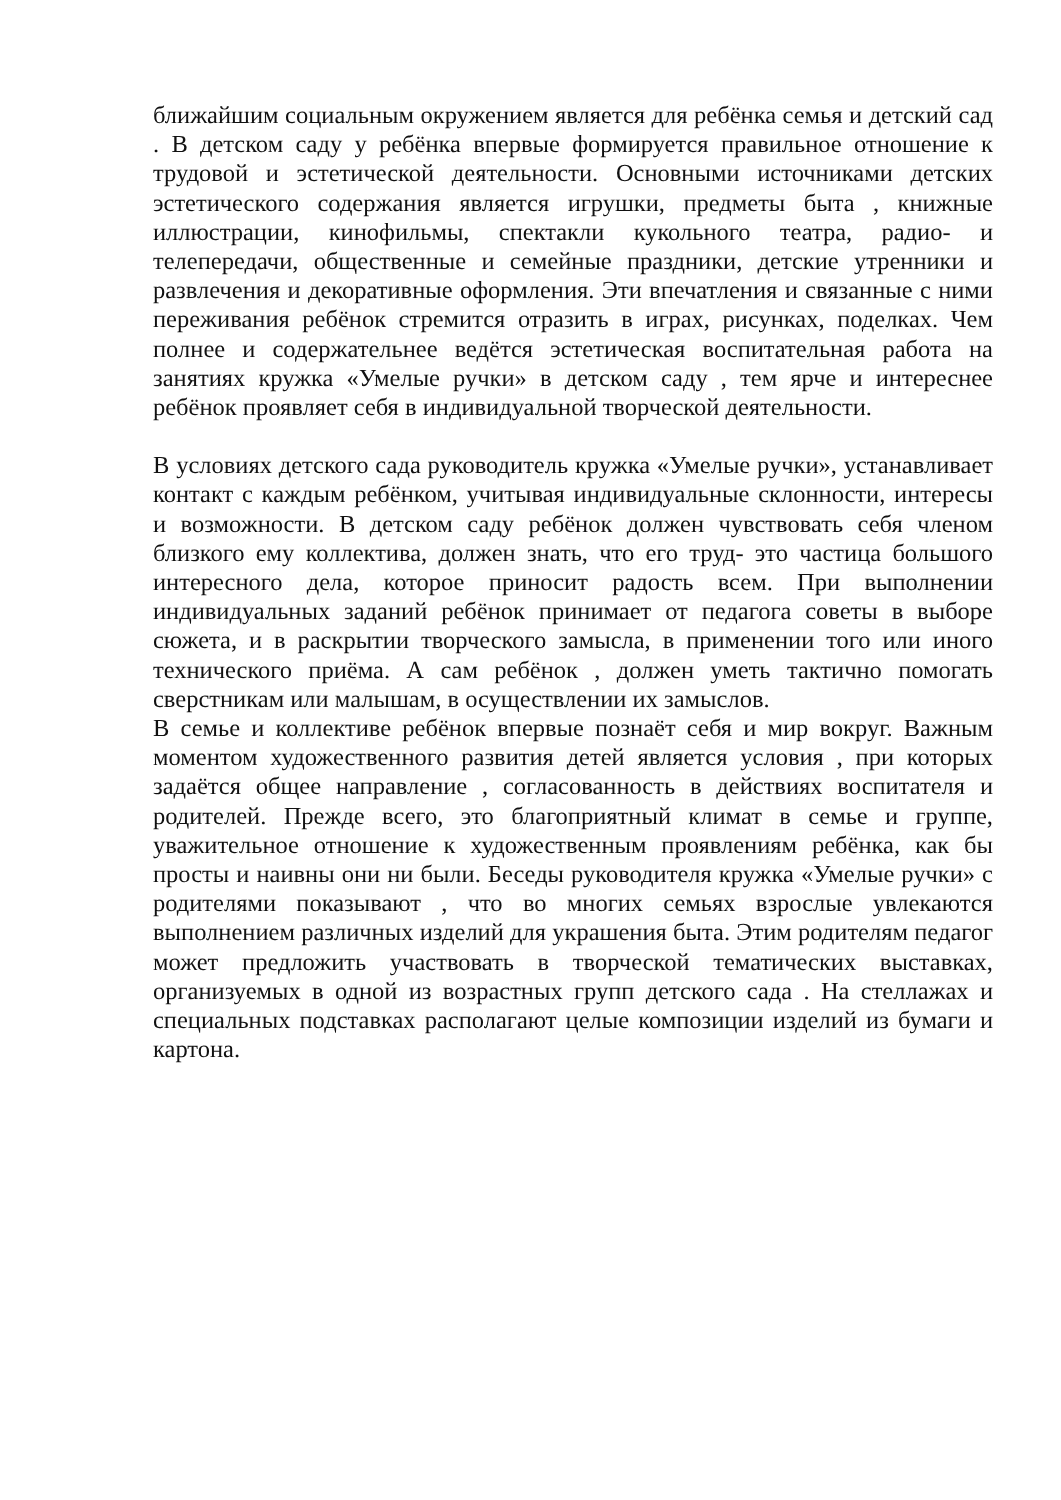ближайшим социальным окружением является для ребёнка семья и детский сад . В детском саду у ребёнка впервые формируется правильное отношение к трудовой и эстетической деятельности. Основными источниками детских эстетического содержания является игрушки, предметы быта , книжные иллюстрации, кинофильмы, спектакли кукольного театра, радио- и телепередачи, общественные и семейные праздники, детские утренники и развлечения и декоративные оформления. Эти впечатления и связанные с ними переживания ребёнок стремится отразить в играх, рисунках, поделках. Чем полнее и содержательнее ведётся эстетическая воспитательная работа на занятиях кружка «Умелые ручки» в детском саду , тем ярче и интереснее ребёнок проявляет себя в индивидуальной творческой деятельности.
В условиях детского сада руководитель кружка «Умелые ручки», устанавливает контакт с каждым ребёнком, учитывая индивидуальные склонности, интересы и возможности. В детском саду ребёнок должен чувствовать себя членом близкого ему коллектива, должен знать, что его труд- это частица большого интересного дела, которое приносит радость всем. При выполнении индивидуальных заданий ребёнок принимает от педагога советы в выборе сюжета, и в раскрытии творческого замысла, в применении того или иного технического приёма. А сам ребёнок , должен уметь тактично помогать сверстникам или малышам, в осуществлении их замыслов.
В семье и коллективе ребёнок впервые познаёт себя и мир вокруг. Важным моментом художественного развития детей является условия , при которых задаётся общее направление , согласованность в действиях воспитателя и родителей. Прежде всего, это благоприятный климат в семье и группе, уважительное отношение к художественным проявлениям ребёнка, как бы просты и наивны они ни были. Беседы руководителя кружка «Умелые ручки» с родителями показывают , что во многих семьях взрослые увлекаются выполнением различных изделий для украшения быта. Этим родителям педагог может предложить участвовать в творческой тематических выставках, организуемых в одной из возрастных групп детского сада . На стеллажах и специальных подставках располагают целые композиции изделий из бумаги и картона.